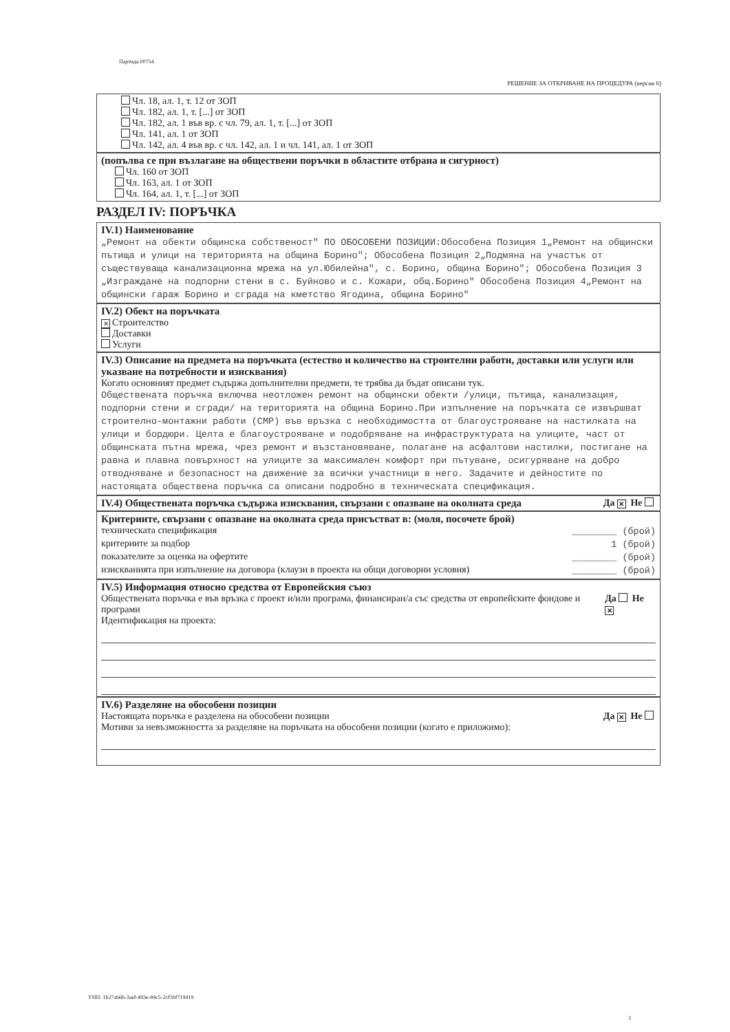Партида 00754
РЕШЕНИЕ ЗА ОТКРИВАНЕ НА ПРОЦЕДУРА (версия 6)
Чл. 18, ал. 1, т. 12 от ЗОП
Чл. 182, ал. 1, т. [...] от ЗОП
Чл. 182, ал. 1 във вр. с чл. 79, ал. 1, т. [...] от ЗОП
Чл. 141, ал. 1 от ЗОП
Чл. 142, ал. 4 във вр. с чл. 142, ал. 1 и чл. 141, ал. 1 от ЗОП
(попълва се при възлагане на обществени поръчки в областите отбрана и сигурност)
Чл. 160 от ЗОП
Чл. 163, ал. 1 от ЗОП
Чл. 164, ал. 1, т. [...] от ЗОП
РАЗДЕЛ IV: ПОРЪЧКА
IV.1) Наименование
„Ремонт на обекти общинска собственост" ПО ОБОСОБЕНИ ПОЗИЦИИ:Обособена Позиция 1„Ремонт на общински пътища и улици на територията на община Борино"; Обособена Позиция 2„Подмяна на участък от съществуваща канализационна мрежа на ул.Юбилейна", с. Борино, община Борино"; Обособена Позиция 3 „Изграждане на подпорни стени в с. Буйново и с. Кожари, общ.Борино" Обособена Позиция 4„Ремонт на общински гараж Борино и сграда на кметство Ягодина, община Борино"
IV.2) Обект на поръчката
✕ Строителство
Доставки
Услуги
IV.3) Описание на предмета на поръчката (естество и количество на строителни работи, доставки или услуги или указване на потребности и изисквания)
Когато основният предмет съдържа допълнителни предмети, те трябва да бъдат описани тук.
Обществената поръчка включва неотложен ремонт на общински обекти /улици, пътища, канализация, подпорни стени и сгради/ на територията на община Борино.При изпълнение на поръчката се извършват строително-монтажни работи (СМР) във връзка с необходимостта от благоустрояване на настилката на улици и бордюри. Целта е благоустрояване и подобряване на инфраструктурата на улиците, част от общинската пътна мрежа, чрез ремонт и възстановяване, полагане на асфалтови настилки, постигане на равна и плавна повърхност на улиците за максимален комфорт при пътуване, осигуряване на добро отводняване и безопасност на движение за всички участници в него. Задачите и дейностите по настоящата обществена поръчка са описани подробно в техническата спецификация.
IV.4) Обществената поръчка съдържа изисквания, свързани с опазване на околната среда Да ✕ Не
Критериите, свързани с опазване на околната среда присъстват в: (моля, посочете брой)
техническата спецификация ________ (брой)
критериите за подбор 1 (брой)
показателите за оценка на офертите ________ (брой)
изискванията при изпълнение на договора (клаузи в проекта на общи договорни условия) ________ (брой)
IV.5) Информация относно средства от Европейския съюз
Обществената поръчка е във връзка с проект и/или програма, финансиран/а със средства от европейските фондове и програми Да Не ✕
Идентификация на проекта:
IV.6) Разделяне на обособени позиции
Настоящата поръчка е разделена на обособени позиции Да ✕ Не
Мотиви за невъзможността за разделяне на поръчката на обособени позиции (когато е приложимо):
УНП: 1b27ab6b-3aef-493e-84c5-2cf1bf719419
3